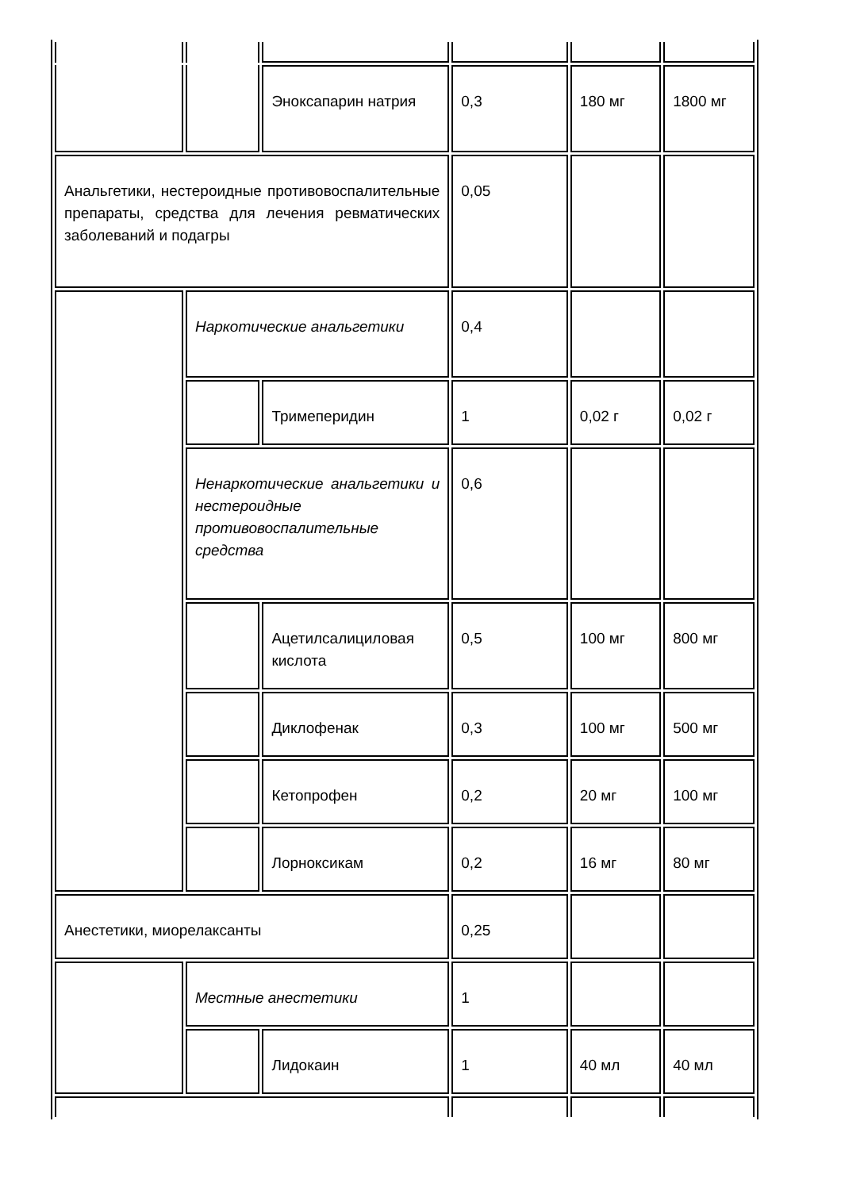| | | Эноксапарин натрия | 0,3 | 180 мг | 1800 мг |
| Анальгетики, нестероидные противовоспалительные препараты, средства для лечения ревматических заболеваний и подагры | | | 0,05 | | |
| | Наркотические анальгетики | | 0,4 | | |
| | | Тримеперидин | 1 | 0,02 г | 0,02 г |
| | Ненаркотические анальгетики и нестероидные противовоспалительные средства | | 0,6 | | |
| | | Ацетилсалициловая кислота | 0,5 | 100 мг | 800 мг |
| | | Диклофенак | 0,3 | 100 мг | 500 мг |
| | | Кетопрофен | 0,2 | 20 мг | 100 мг |
| | | Лорноксикам | 0,2 | 16 мг | 80 мг |
| Анестетики, миорелаксанты | | | 0,25 | | |
| | Местные анестетики | | 1 | | |
| | | Лидокаин | 1 | 40 мл | 40 мл |